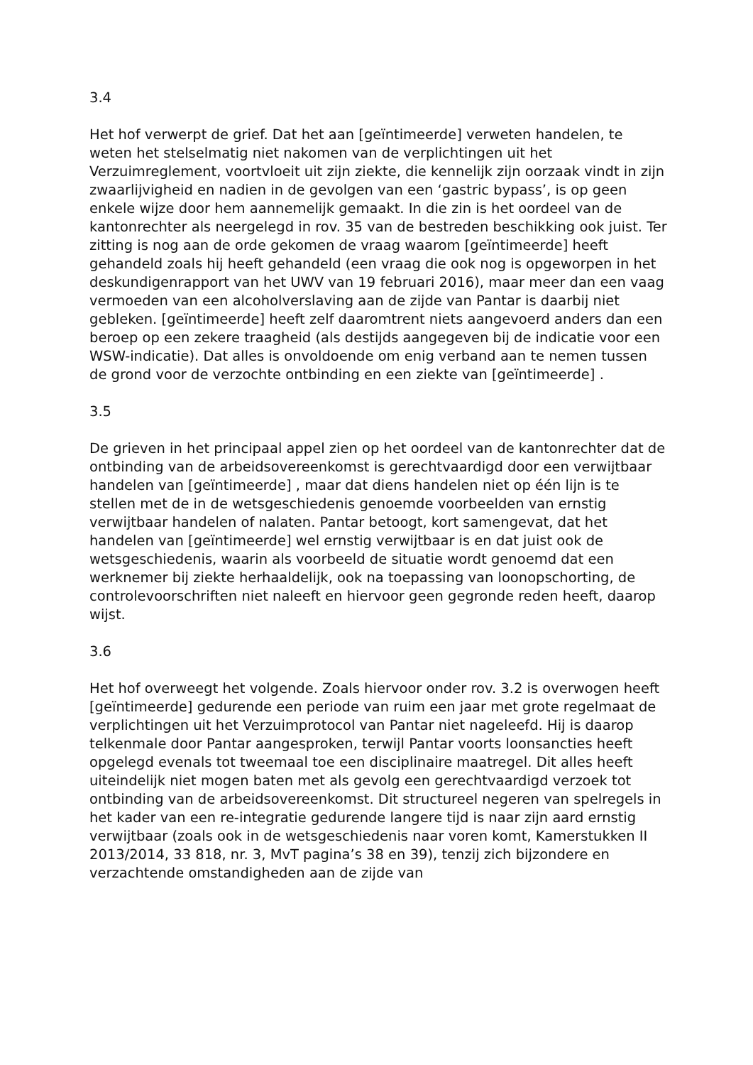3.4
Het hof verwerpt de grief. Dat het aan [geïntimeerde] verweten handelen, te weten het stelselmatig niet nakomen van de verplichtingen uit het Verzuimreglement, voortvloeit uit zijn ziekte, die kennelijk zijn oorzaak vindt in zijn zwaarlijvigheid en nadien in de gevolgen van een ‘gastric bypass’, is op geen enkele wijze door hem aannemelijk gemaakt. In die zin is het oordeel van de kantonrechter als neergelegd in rov. 35 van de bestreden beschikking ook juist. Ter zitting is nog aan de orde gekomen de vraag waarom [geïntimeerde] heeft gehandeld zoals hij heeft gehandeld (een vraag die ook nog is opgeworpen in het deskundigenrapport van het UWV van 19 februari 2016), maar meer dan een vaag vermoeden van een alcoholverslaving aan de zijde van Pantar is daarbij niet gebleken. [geïntimeerde] heeft zelf daaromtrent niets aangevoerd anders dan een beroep op een zekere traagheid (als destijds aangegeven bij de indicatie voor een WSW-indicatie). Dat alles is onvoldoende om enig verband aan te nemen tussen de grond voor de verzochte ontbinding en een ziekte van [geïntimeerde] .
3.5
De grieven in het principaal appel zien op het oordeel van de kantonrechter dat de ontbinding van de arbeidsovereenkomst is gerechtvaardigd door een verwijtbaar handelen van [geïntimeerde] , maar dat diens handelen niet op één lijn is te stellen met de in de wetsgeschiedenis genoemde voorbeelden van ernstig verwijtbaar handelen of nalaten. Pantar betoogt, kort samengevat, dat het handelen van [geïntimeerde] wel ernstig verwijtbaar is en dat juist ook de wetsgeschiedenis, waarin als voorbeeld de situatie wordt genoemd dat een werknemer bij ziekte herhaaldelijk, ook na toepassing van loonopschorting, de controlevoorschriften niet naleeft en hiervoor geen gegronde reden heeft, daarop wijst.
3.6
Het hof overweegt het volgende. Zoals hiervoor onder rov. 3.2 is overwogen heeft [geïntimeerde] gedurende een periode van ruim een jaar met grote regelmaat de verplichtingen uit het Verzuimprotocol van Pantar niet nageleefd. Hij is daarop telkenmale door Pantar aangesproken, terwijl Pantar voorts loonsancties heeft opgelegd evenals tot tweemaal toe een disciplinaire maatregel. Dit alles heeft uiteindelijk niet mogen baten met als gevolg een gerechtvaardigd verzoek tot ontbinding van de arbeidsovereenkomst. Dit structureel negeren van spelregels in het kader van een re-integratie gedurende langere tijd is naar zijn aard ernstig verwijtbaar (zoals ook in de wetsgeschiedenis naar voren komt, Kamerstukken II 2013/2014, 33 818, nr. 3, MvT pagina’s 38 en 39), tenzij zich bijzondere en verzachtende omstandigheden aan de zijde van